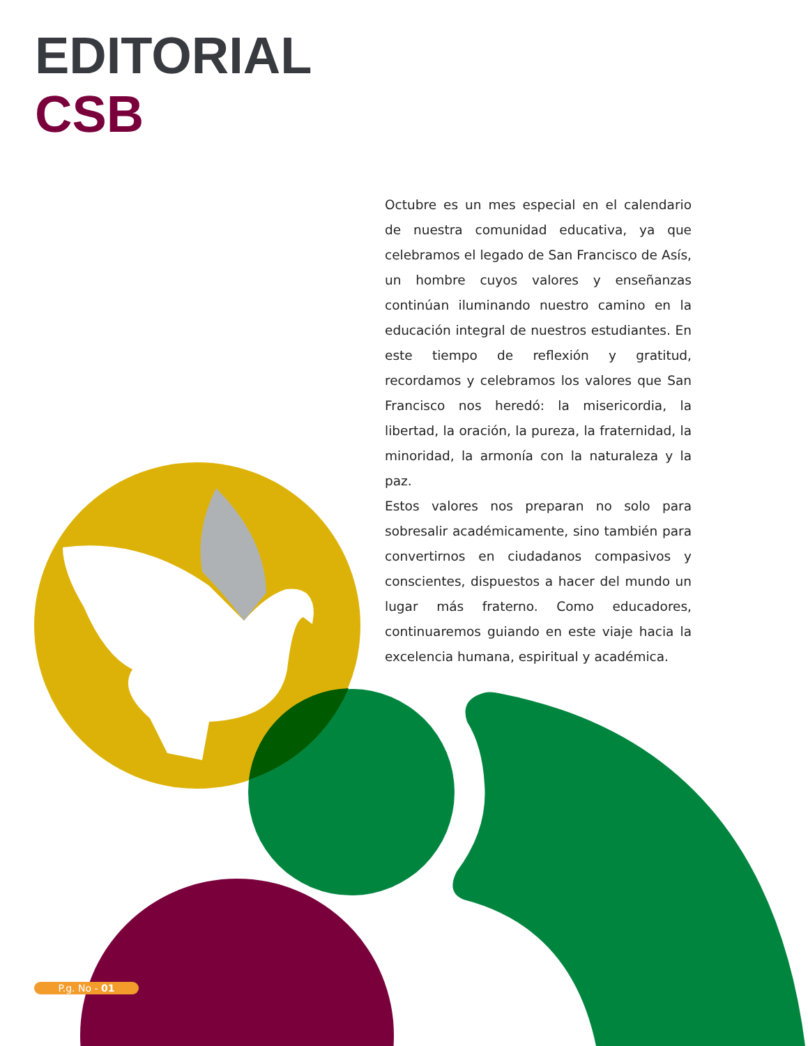EDITORIAL
CSB
Octubre es un mes especial en el calendario de nuestra comunidad educativa, ya que celebramos el legado de San Francisco de Asís, un hombre cuyos valores y enseñanzas continúan iluminando nuestro camino en la educación integral de nuestros estudiantes. En este tiempo de reflexión y gratitud, recordamos y celebramos los valores que San Francisco nos heredó: la misericordia, la libertad, la oración, la pureza, la fraternidad, la minoridad, la armonía con la naturaleza y la paz.
Estos valores nos preparan no solo para sobresalir académicamente, sino también para convertirnos en ciudadanos compasivos y conscientes, dispuestos a hacer del mundo un lugar más fraterno. Como educadores, continuaremos guiando en este viaje hacia la excelencia humana, espiritual y académica.
P.g. No - 01